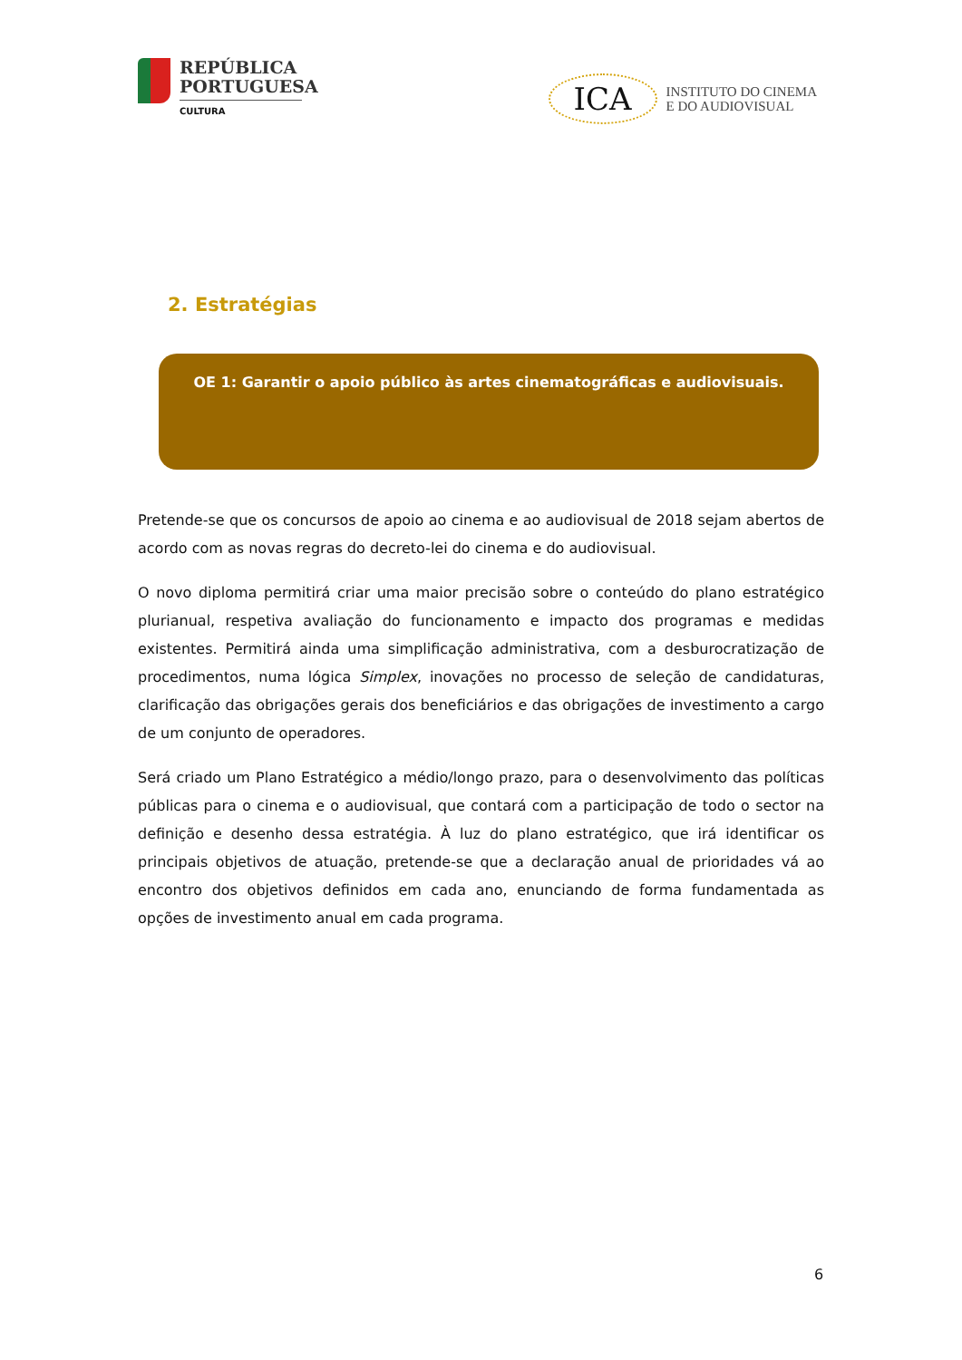REPÚBLICA
PORTUGUESA
CULTURA
ICA
INSTITUTO DO CINEMA
E DO AUDIOVISUAL
2. Estratégias
OE 1: Garantir o apoio público às artes cinematográficas e audiovisuais.
Pretende-se que os concursos de apoio ao cinema e ao audiovisual de 2018 sejam abertos de acordo com as novas regras do decreto-lei do cinema e do audiovisual.
O novo diploma permitirá criar uma maior precisão sobre o conteúdo do plano estratégico plurianual, respetiva avaliação do funcionamento e impacto dos programas e medidas existentes. Permitirá ainda uma simplificação administrativa, com a desburocratização de procedimentos, numa lógica Simplex, inovações no processo de seleção de candidaturas, clarificação das obrigações gerais dos beneficiários e das obrigações de investimento a cargo de um conjunto de operadores.
Será criado um Plano Estratégico a médio/longo prazo, para o desenvolvimento das políticas públicas para o cinema e o audiovisual, que contará com a participação de todo o sector na definição e desenho dessa estratégia. À luz do plano estratégico, que irá identificar os principais objetivos de atuação, pretende-se que a declaração anual de prioridades vá ao encontro dos objetivos definidos em cada ano, enunciando de forma fundamentada as opções de investimento anual em cada programa.
6